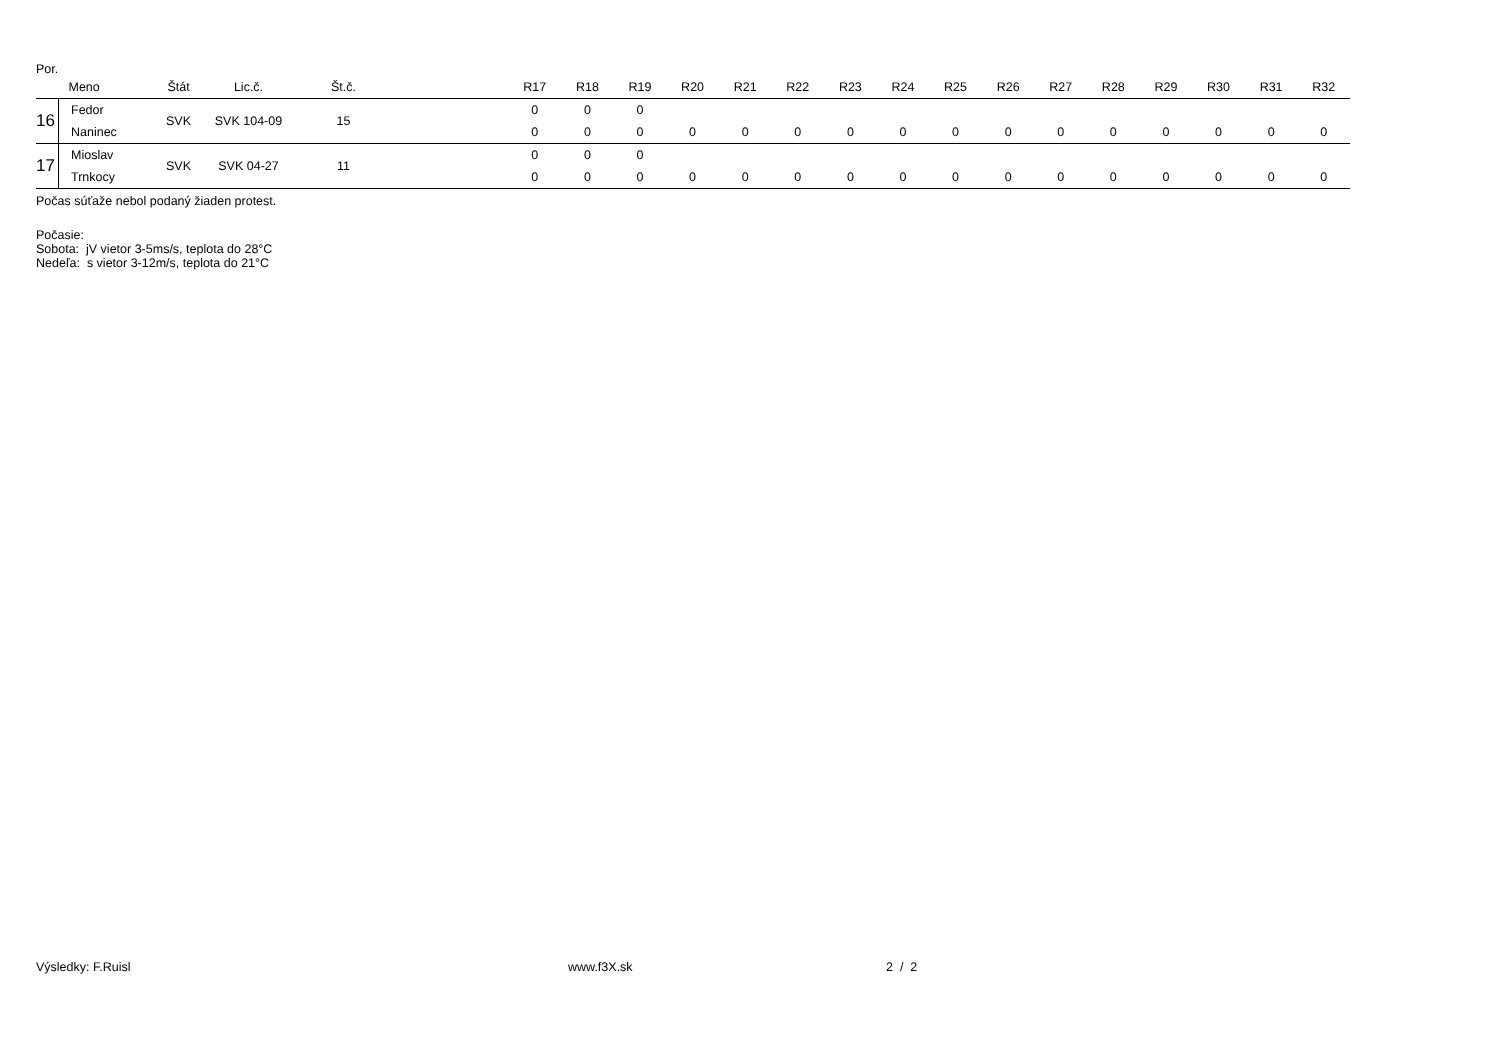Por.
| | Meno | Štát | Lic.č. | Št.č. | | R17 | R18 | R19 | R20 | R21 | R22 | R23 | R24 | R25 | R26 | R27 | R28 | R29 | R30 | R31 | R32 |
| --- | --- | --- | --- | --- | --- | --- | --- | --- | --- | --- | --- | --- | --- | --- | --- | --- | --- | --- | --- | --- | --- |
| 16 | Fedor | SVK | SVK 104-09 | 15 | | 0 | 0 | 0 | | | | | | | | | | | | | |
| | Naninec | | | | | 0 | 0 | 0 | 0 | 0 | 0 | 0 | 0 | 0 | 0 | 0 | 0 | 0 | 0 | 0 | 0 |
| 17 | Mioslav | SVK | SVK 04-27 | 11 | | 0 | 0 | 0 | | | | | | | | | | | | | |
| | Trnkocy | | | | | 0 | 0 | 0 | 0 | 0 | 0 | 0 | 0 | 0 | 0 | 0 | 0 | 0 | 0 | 0 | 0 |
Počas súťaže nebol podaný žiaden protest.
Počasie:
Sobota: jV vietor 3-5ms/s, teplota do 28°C
Nedeľa: s vietor 3-12m/s, teplota do 21°C
Výsledky: F.Ruisl www.f3X.sk 2 / 2